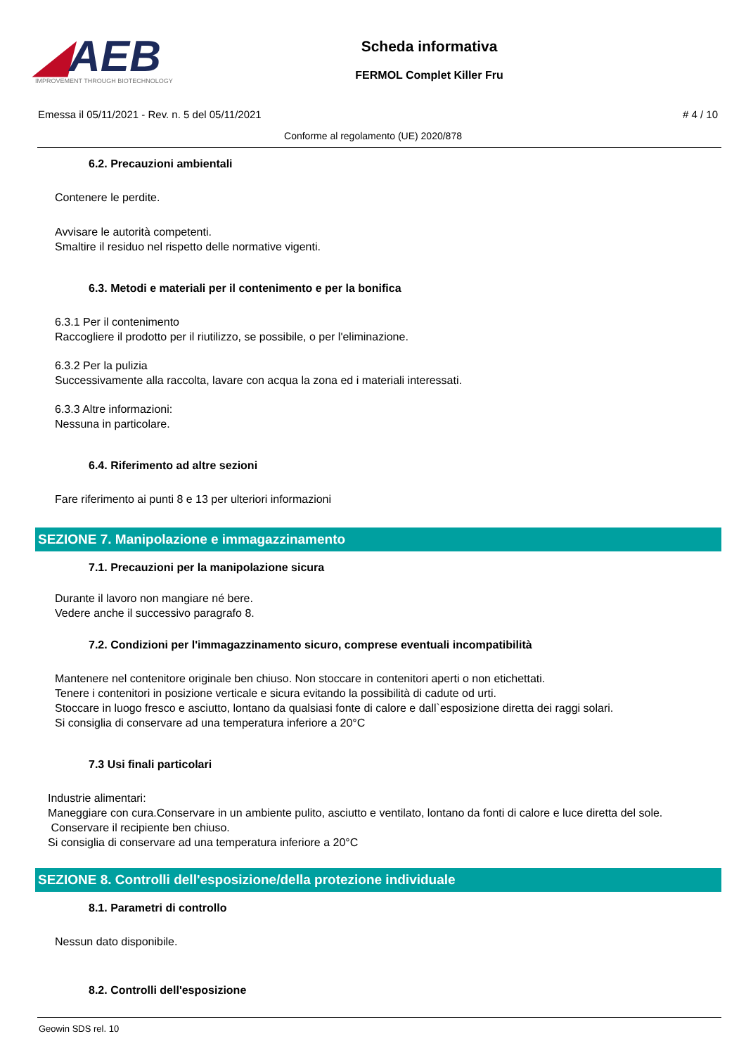◢AEB
IMPROVEMENT THROUGH BIOTECHNOLOGY
Scheda informativa
FERMOL Complet Killer Fru
Emessa il 05/11/2021 - Rev. n. 5 del 05/11/2021 # 4 / 10
Conforme al regolamento (UE) 2020/878
6.2. Precauzioni ambientali
Contenere le perdite.
Avvisare le autorità competenti.
Smaltire il residuo nel rispetto delle normative vigenti.
6.3. Metodi e materiali per il contenimento e per la bonifica
6.3.1 Per il contenimento
Raccogliere il prodotto per il riutilizzo, se possibile, o per l'eliminazione.
6.3.2 Per la pulizia
Successivamente alla raccolta, lavare con acqua la zona ed i materiali interessati.
6.3.3 Altre informazioni:
Nessuna in particolare.
6.4. Riferimento ad altre sezioni
Fare riferimento ai punti 8 e 13 per ulteriori informazioni
SEZIONE 7. Manipolazione e immagazzinamento
7.1. Precauzioni per la manipolazione sicura
Durante il lavoro non mangiare né bere.
Vedere anche il successivo paragrafo 8.
7.2. Condizioni per l'immagazzinamento sicuro, comprese eventuali incompatibilità
Mantenere nel contenitore originale ben chiuso. Non stoccare in contenitori aperti o non etichettati.
Tenere i contenitori in posizione verticale e sicura evitando la possibilità di cadute od urti.
Stoccare in luogo fresco e asciutto, lontano da qualsiasi fonte di calore e dall`esposizione diretta dei raggi solari.
Si consiglia di conservare ad una temperatura inferiore a 20°C
7.3 Usi finali particolari
Industrie alimentari:
Maneggiare con cura.Conservare in un ambiente pulito, asciutto e ventilato, lontano da fonti di calore e luce diretta del sole.
Conservare il recipiente ben chiuso.
Si consiglia di conservare ad una temperatura inferiore a 20°C
SEZIONE 8. Controlli dell'esposizione/della protezione individuale
8.1. Parametri di controllo
Nessun dato disponibile.
8.2. Controlli dell'esposizione
Geowin SDS rel. 10